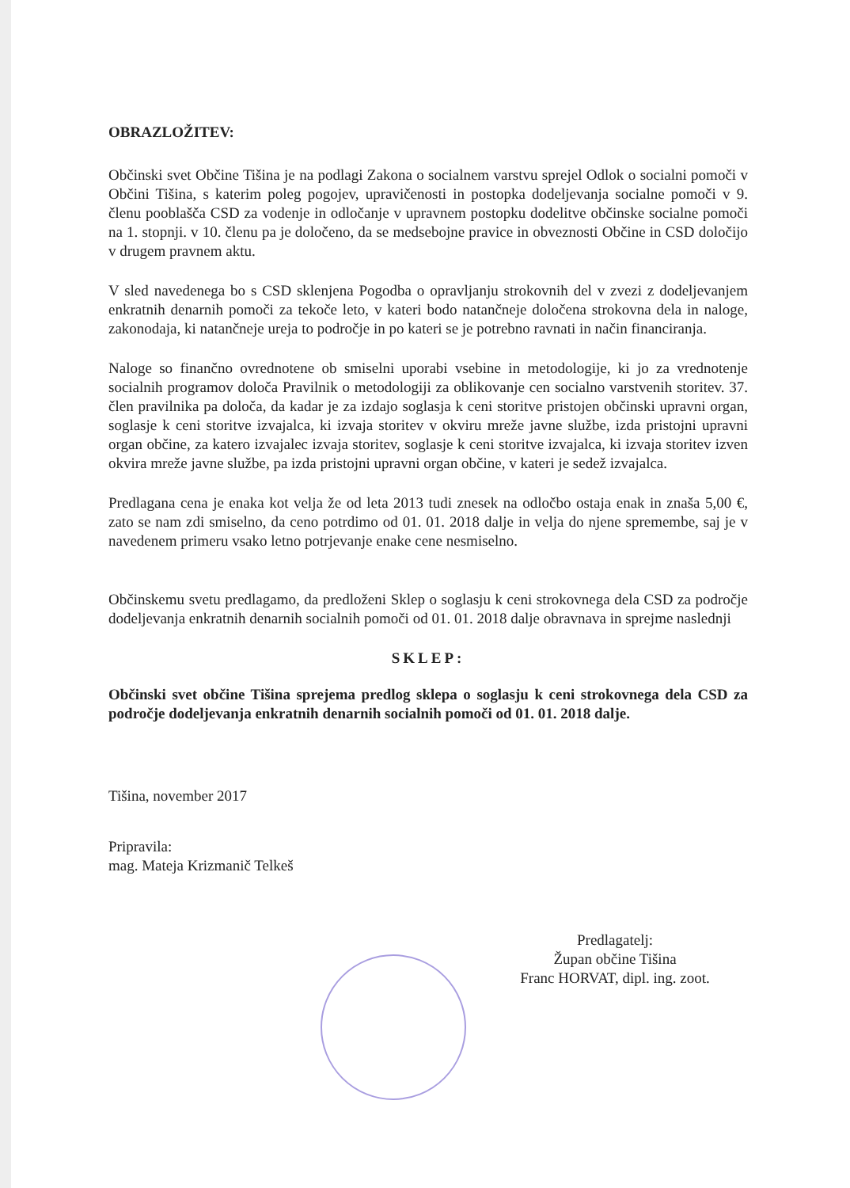OBRAZLOŽITEV:
Občinski svet Občine Tišina je na podlagi Zakona o socialnem varstvu sprejel Odlok o socialni pomoči v Občini Tišina, s katerim poleg pogojev, upravičenosti in postopka dodeljevanja socialne pomoči v 9. členu pooblašča CSD za vodenje in odločanje v upravnem postopku dodelitve občinske socialne pomoči na 1. stopnji. v 10. členu pa je določeno, da se medsebojne pravice in obveznosti Občine in CSD določijo v drugem pravnem aktu.
V sled navedenega bo s CSD sklenjena Pogodba o opravljanju strokovnih del v zvezi z dodeljevanjem enkratnih denarnih pomoči za tekoče leto, v kateri bodo natančneje določena strokovna dela in naloge, zakonodaja, ki natančneje ureja to področje in po kateri se je potrebno ravnati in način financiranja.
Naloge so finančno ovrednotene ob smiselni uporabi vsebine in metodologije, ki jo za vrednotenje socialnih programov določa Pravilnik o metodologiji za oblikovanje cen socialno varstvenih storitev. 37. člen pravilnika pa določa, da kadar je za izdajo soglasja k ceni storitve pristojen občinski upravni organ, soglasje k ceni storitve izvajalca, ki izvaja storitev v okviru mreže javne službe, izda pristojni upravni organ občine, za katero izvajalec izvaja storitev, soglasje k ceni storitve izvajalca, ki izvaja storitev izven okvira mreže javne službe, pa izda pristojni upravni organ občine, v kateri je sedež izvajalca.
Predlagana cena je enaka kot velja že od leta 2013 tudi znesek na odločbo ostaja enak in znaša 5,00 €, zato se nam zdi smiselno, da ceno potrdimo od 01. 01. 2018 dalje in velja do njene spremembe, saj je v navedenem primeru vsako letno potrjevanje enake cene nesmiselno.
Občinskemu svetu predlagamo, da predloženi Sklep o soglasju k ceni strokovnega dela CSD za področje dodeljevanja enkratnih denarnih socialnih pomoči od 01. 01. 2018 dalje obravnava in sprejme naslednji
SKLEP:
Občinski svet občine Tišina sprejema predlog sklepa o soglasju k ceni strokovnega dela CSD za področje dodeljevanja enkratnih denarnih socialnih pomoči od 01. 01. 2018 dalje.
Tišina, november 2017
Pripravila:
mag. Mateja Krizmanič Telkeš
Predlagatelj:
Župan občine Tišina
Franc HORVAT, dipl. ing. zoot.